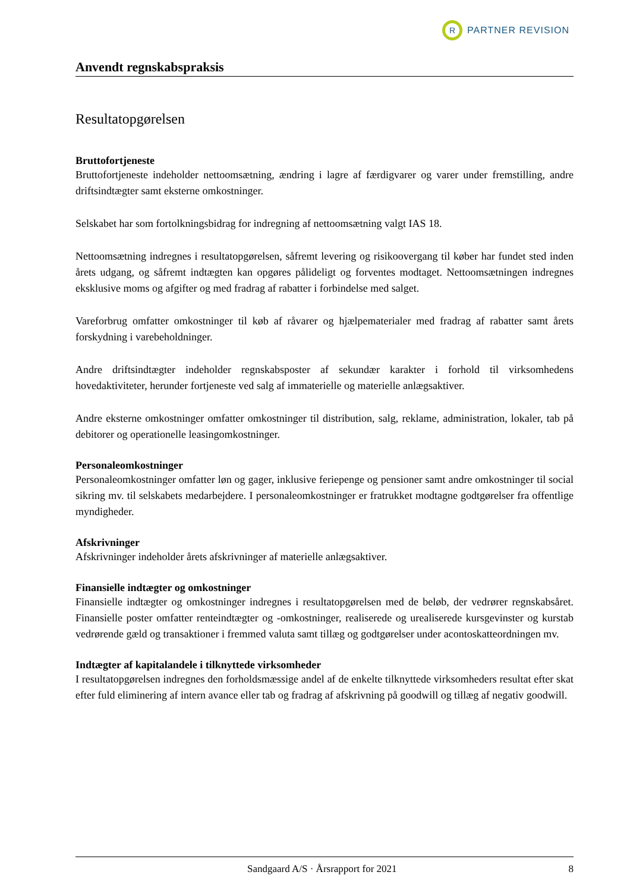R
PARTNER REVISION
Anvendt regnskabspraksis
Resultatopgørelsen
Bruttofortjeneste
Bruttofortjeneste indeholder nettoomsætning, ændring i lagre af færdigvarer og varer under fremstilling, andre driftsindtægter samt eksterne omkostninger.
Selskabet har som fortolkningsbidrag for indregning af nettoomsætning valgt IAS 18.
Nettoomsætning indregnes i resultatopgørelsen, såfremt levering og risikoovergang til køber har fundet sted inden årets udgang, og såfremt indtægten kan opgøres pålideligt og forventes modtaget. Nettoomsætningen indregnes eksklusive moms og afgifter og med fradrag af rabatter i forbindelse med salget.
Vareforbrug omfatter omkostninger til køb af råvarer og hjælpematerialer med fradrag af rabatter samt årets forskydning i varebeholdninger.
Andre driftsindtægter indeholder regnskabsposter af sekundær karakter i forhold til virksomhedens hovedaktiviteter, herunder fortjeneste ved salg af immaterielle og materielle anlægsaktiver.
Andre eksterne omkostninger omfatter omkostninger til distribution, salg, reklame, administration, lokaler, tab på debitorer og operationelle leasingomkostninger.
Personaleomkostninger
Personaleomkostninger omfatter løn og gager, inklusive feriepenge og pensioner samt andre omkostninger til social sikring mv. til selskabets medarbejdere. I personaleomkostninger er fratrukket modtagne godtgørelser fra offentlige myndigheder.
Afskrivninger
Afskrivninger indeholder årets afskrivninger af materielle anlægsaktiver.
Finansielle indtægter og omkostninger
Finansielle indtægter og omkostninger indregnes i resultatopgørelsen med de beløb, der vedrører regnskabsåret. Finansielle poster omfatter renteindtægter og -omkostninger, realiserede og urealiserede kursgevinster og kurstab vedrørende gæld og transaktioner i fremmed valuta samt tillæg og godtgørelser under acontoskatteordningen mv.
Indtægter af kapitalandele i tilknyttede virksomheder
I resultatopgørelsen indregnes den forholdsmæssige andel af de enkelte tilknyttede virksomheders resultat efter skat efter fuld eliminering af intern avance eller tab og fradrag af afskrivning på goodwill og tillæg af negativ goodwill.
Sandgaard A/S · Årsrapport for 2021 8